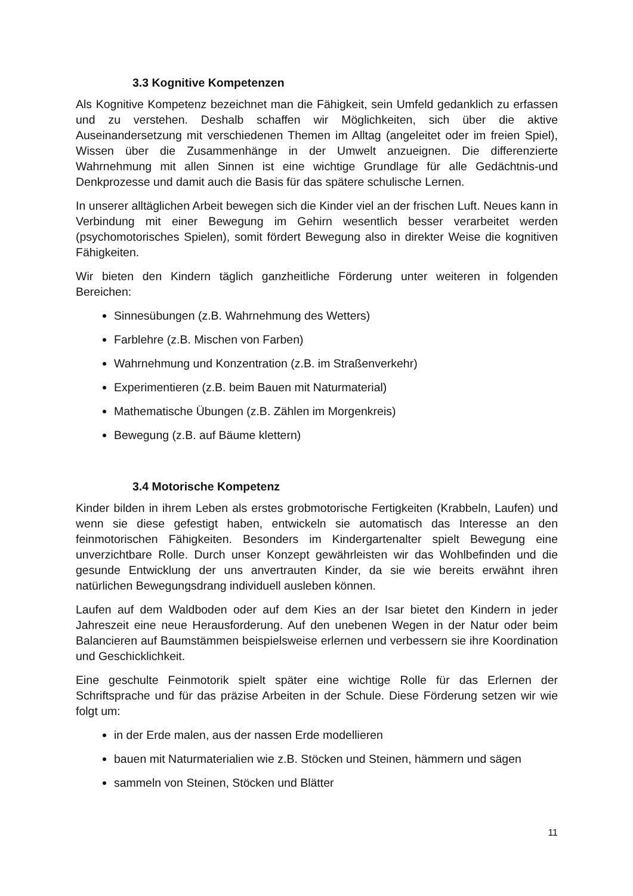3.3 Kognitive Kompetenzen
Als Kognitive Kompetenz bezeichnet man die Fähigkeit, sein Umfeld gedanklich zu erfassen und zu verstehen. Deshalb schaffen wir Möglichkeiten, sich über die aktive Auseinandersetzung mit verschiedenen Themen im Alltag (angeleitet oder im freien Spiel), Wissen über die Zusammenhänge in der Umwelt anzueignen. Die differenzierte Wahrnehmung mit allen Sinnen ist eine wichtige Grundlage für alle Gedächtnis-und Denkprozesse und damit auch die Basis für das spätere schulische Lernen.
In unserer alltäglichen Arbeit bewegen sich die Kinder viel an der frischen Luft. Neues kann in Verbindung mit einer Bewegung im Gehirn wesentlich besser verarbeitet werden (psychomotorisches Spielen), somit fördert Bewegung also in direkter Weise die kognitiven Fähigkeiten.
Wir bieten den Kindern täglich ganzheitliche Förderung unter weiteren in folgenden Bereichen:
Sinnesübungen (z.B. Wahrnehmung des Wetters)
Farblehre (z.B. Mischen von Farben)
Wahrnehmung und Konzentration (z.B. im Straßenverkehr)
Experimentieren (z.B. beim Bauen mit Naturmaterial)
Mathematische Übungen (z.B. Zählen im Morgenkreis)
Bewegung (z.B. auf Bäume klettern)
3.4 Motorische Kompetenz
Kinder bilden in ihrem Leben als erstes grobmotorische Fertigkeiten (Krabbeln, Laufen) und wenn sie diese gefestigt haben, entwickeln sie automatisch das Interesse an den feinmotorischen Fähigkeiten. Besonders im Kindergartenalter spielt Bewegung eine unverzichtbare Rolle. Durch unser Konzept gewährleisten wir das Wohlbefinden und die gesunde Entwicklung der uns anvertrauten Kinder, da sie wie bereits erwähnt ihren natürlichen Bewegungsdrang individuell ausleben können.
Laufen auf dem Waldboden oder auf dem Kies an der Isar bietet den Kindern in jeder Jahreszeit eine neue Herausforderung. Auf den unebenen Wegen in der Natur oder beim Balancieren auf Baumstämmen beispielsweise erlernen und verbessern sie ihre Koordination und Geschicklichkeit.
Eine geschulte Feinmotorik spielt später eine wichtige Rolle für das Erlernen der Schriftsprache und für das präzise Arbeiten in der Schule. Diese Förderung setzen wir wie folgt um:
in der Erde malen, aus der nassen Erde modellieren
bauen mit Naturmaterialien wie z.B. Stöcken und Steinen, hämmern und sägen
sammeln von Steinen, Stöcken und Blätter
11